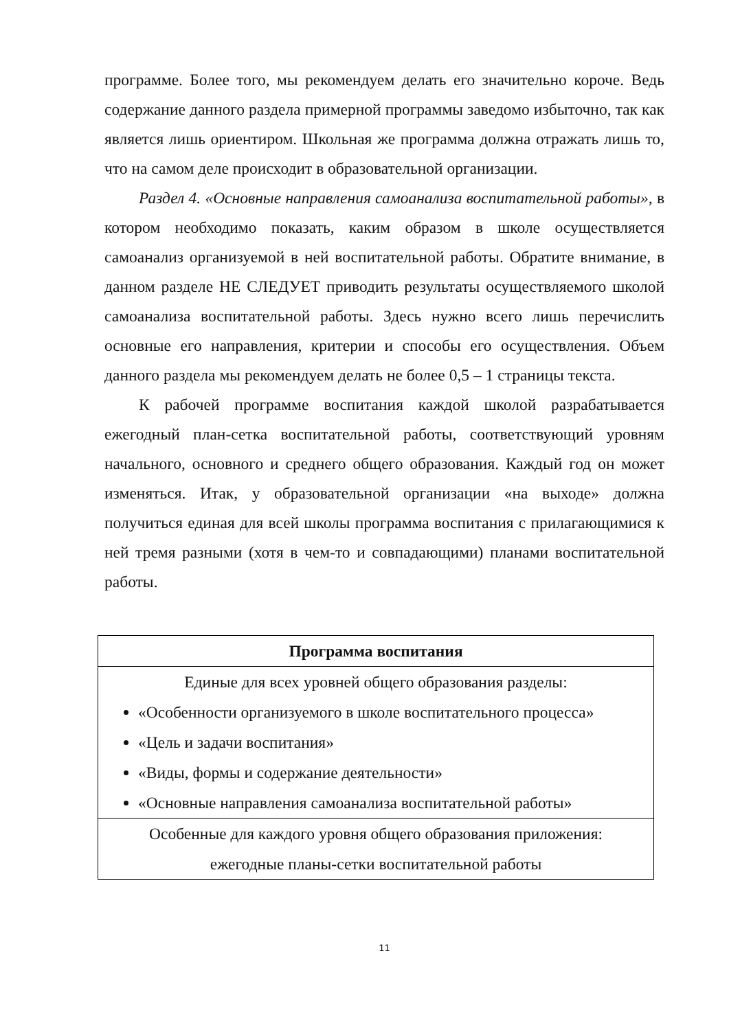программе. Более того, мы рекомендуем делать его значительно короче. Ведь содержание данного раздела примерной программы заведомо избыточно, так как является лишь ориентиром. Школьная же программа должна отражать лишь то, что на самом деле происходит в образовательной организации.
Раздел 4. «Основные направления самоанализа воспитательной работы», в котором необходимо показать, каким образом в школе осуществляется самоанализ организуемой в ней воспитательной работы. Обратите внимание, в данном разделе НЕ СЛЕДУЕТ приводить результаты осуществляемого школой самоанализа воспитательной работы. Здесь нужно всего лишь перечислить основные его направления, критерии и способы его осуществления. Объем данного раздела мы рекомендуем делать не более 0,5 – 1 страницы текста.
К рабочей программе воспитания каждой школой разрабатывается ежегодный план-сетка воспитательной работы, соответствующий уровням начального, основного и среднего общего образования. Каждый год он может изменяться. Итак, у образовательной организации «на выходе» должна получиться единая для всей школы программа воспитания с прилагающимися к ней тремя разными (хотя в чем-то и совпадающими) планами воспитательной работы.
| Программа воспитания |
| Единые для всех уровней общего образования разделы: «Особенности организуемого в школе воспитательного процесса» «Цель и задачи воспитания» «Виды, формы и содержание деятельности» «Основные направления самоанализа воспитательной работы» |
| Особенные для каждого уровня общего образования приложения: ежегодные планы-сетки воспитательной работы |
11